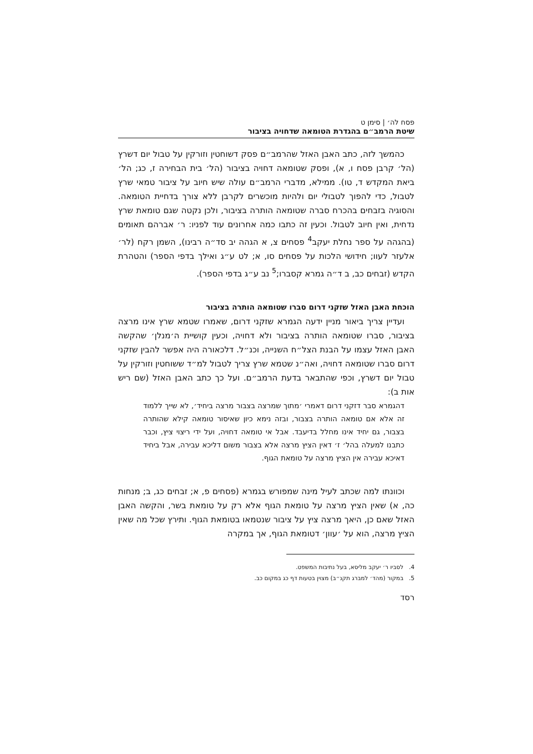פסח לה׳ | סימן ט
שיטת הרמב״ם בהגדרת הטומאה שדחויה בציבור
כהמשך לזה, כתב האבן האזל שהרמב״ם פסק דשוחטין וזורקין על טבול יום דשרץ (הל׳ קרבן פסח ו, א), ופסק שטומאה דחויה בציבור (הל׳ בית הבחירה ז, כג; הל׳ ביאת המקדש ד, טו). ממילא, מדברי הרמב״ם עולה שיש חיוב על ציבור טמאי שרץ לטבול, כדי להפוך לטבולי יום ולהיות מוכשרים לקרבן ללא צורך בדחיית הטומאה. והסוגיה בזבחים בהכרח סברה שטומאה הותרה בציבור, ולכן נקטה שגם טומאת שרץ נדחית, ואין חיוב לטבול. וכעין זה כתבו כמה אחרונים עוד לפניו: ר׳ אברהם תאומים (בהגהה על ספר נחלת יעקב<sup>4</sup> פסחים צ, א הגהה יב סד״ה רבינו), השמן רקח (לר׳ אלעזר לעוו; חידושי הלכות על פסחים סו, א; לט ע״ג ואילך בדפי הספר) והטהרת הקדש (זבחים כב, ב ד״ה גמרא קסברו;<sup>5</sup> נב ע״ג בדפי הספר).
הוכחת האבן האזל שזקני דרום סברו שטומאה הותרה בציבור
ועדיין צריך ביאור מניין ידעה הגמרא שזקני דרום, שאמרו שטמא שרץ אינו מרצה בציבור, סברו שטומאה הותרה בציבור ולא דחויה, וכעין קושיית ה׳מנלן׳ שהקשה האבן האזל עצמו על הבנת הצל״ח השנייה, וכנ״ל. דלכאורה היה אפשר להבין שזקני דרום סברו שטומאה דחויה, ואה״נ שטמא שרץ צריך לטבול למ״ד ששוחטין וזורקין על טבול יום דשרץ, וכפי שהתבאר בדעת הרמב״ם. ועל כך כתב האבן האזל (שם ריש אות ב):
דהגמרא סבר דזקני דרום דאמרי ׳מתוך שמרצה בצבור מרצה ביחיד׳, לא שייך ללמוד זה אלא אם טומאה הותרה בצבור, ובזה נימא כיון שאיסור טומאה קילא שהותרה בצבור, גם יחיד אינו מחלל בדיעבד. אבל אי טומאה דחויה, ועל ידי ריצוי ציץ, וכבר כתבנו למעלה בהל׳ ז׳ דאין הציץ מרצה אלא בצבור משום דליכא עבירה, אבל ביחיד דאיכא עבירה אין הציץ מרצה על טומאת הגוף.
וכוונתו למה שכתב לעיל מינה שמפורש בגמרא (פסחים פ, א; זבחים כג, ב; מנחות כה, א) שאין הציץ מרצה על טומאת הגוף אלא רק על טומאת בשר, והקשה האבן האזל שאם כן, היאך מרצה ציץ על ציבור שנטמאו בטומאת הגוף. ותירץ שכל מה שאין הציץ מרצה, הוא על ׳עוון׳ דטומאת הגוף, אך במקרה
4. לסביו ר׳ יעקב מליסא, בעל נתיבות המשפט.
5. במקור (מהד׳ למברג תקנ״ב) מצוין בטעות דף כג במקום כב.
רסד